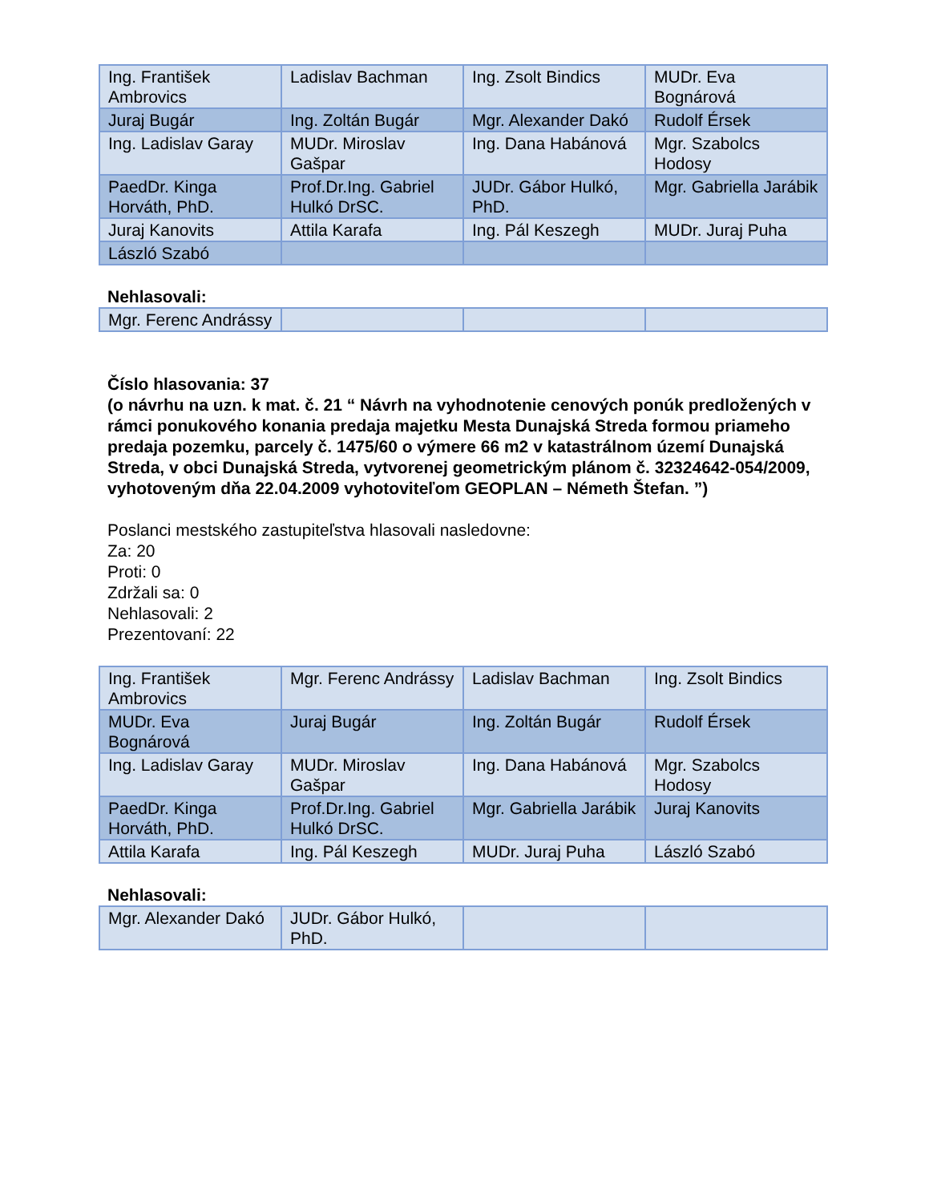| Ing. František Ambrovics | Ladislav Bachman | Ing. Zsolt Bindics | MUDr. Eva Bognárová |
| Juraj Bugár | Ing. Zoltán Bugár | Mgr. Alexander Dakó | Rudolf Érsek |
| Ing. Ladislav Garay | MUDr. Miroslav Gašpar | Ing. Dana Habánová | Mgr. Szabolcs Hodosy |
| PaedDr. Kinga Horváth, PhD. | Prof.Dr.Ing. Gabriel Hulkó DrSC. | JUDr. Gábor Hulkó, PhD. | Mgr. Gabriella Jarábik |
| Juraj Kanovits | Attila Karafa | Ing. Pál Keszegh | MUDr. Juraj Puha |
| László Szabó | | | |
Nehlasovali:
| Mgr. Ferenc Andrássy | | | |
Číslo hlasovania: 37
(o návrhu na uzn. k mat. č. 21 “ Návrh na vyhodnotenie cenových ponúk predložených v rámci ponukového konania predaja majetku Mesta Dunajská Streda formou priameho predaja pozemku, parcely č. 1475/60 o výmere 66 m2 v katastrálnom území Dunajská Streda, v obci Dunajská Streda, vytvorenej geometrickým plánom č. 32324642-054/2009, vyhotoveným dňa 22.04.2009 vyhotoviteľom GEOPLAN – Németh Štefan. ”)
Poslanci mestského zastupiteľstva hlasovali nasledovne:
Za: 20
Proti: 0
Zdržali sa: 0
Nehlasovali: 2
Prezentovaní: 22
| Ing. František Ambrovics | Mgr. Ferenc Andrássy | Ladislav Bachman | Ing. Zsolt Bindics |
| MUDr. Eva Bognárová | Juraj Bugár | Ing. Zoltán Bugár | Rudolf Érsek |
| Ing. Ladislav Garay | MUDr. Miroslav Gašpar | Ing. Dana Habánová | Mgr. Szabolcs Hodosy |
| PaedDr. Kinga Horváth, PhD. | Prof.Dr.Ing. Gabriel Hulkó DrSC. | Mgr. Gabriella Jarábik | Juraj Kanovits |
| Attila Karafa | Ing. Pál Keszegh | MUDr. Juraj Puha | László Szabó |
Nehlasovali:
| Mgr. Alexander Dakó | JUDr. Gábor Hulkó, PhD. | | |